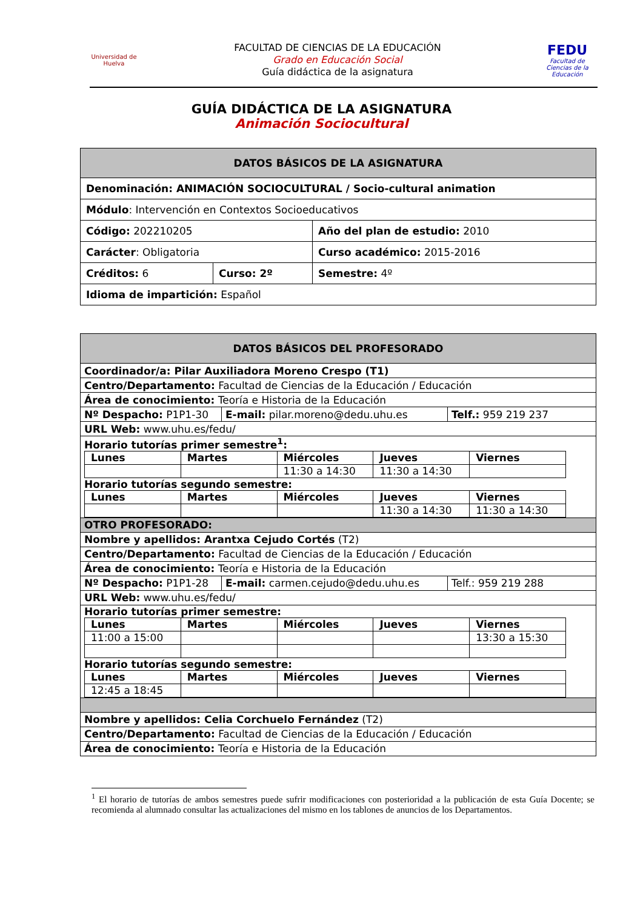Universidad de Huelva
FACULTAD DE CIENCIAS DE LA EDUCACIÓN
Grado en Educación Social
Guía didáctica de la asignatura
FEDU
Facultad de Ciencias de la Educación
GUÍA DIDÁCTICA DE LA ASIGNATURA
Animación Sociocultural
| DATOS BÁSICOS DE LA ASIGNATURA | | |
| Denominación: ANIMACIÓN SOCIOCULTURAL / Socio-cultural animation | | |
| Módulo : Intervención en Contextos Socioeducativos | | |
| Código: 202210205 | | Año del plan de estudio: 2010 |
| Carácter : Obligatoria | | Curso académico: 2015-2016 |
| Créditos: 6 | Curso: 2º | Semestre: 4º |
| Idioma de impartición: Español | | |
| DATOS BÁSICOS DEL PROFESORADO | | |
| Coordinador/a: Pilar Auxiliadora Moreno Crespo (T1) | | |
| Centro/Departamento: Facultad de Ciencias de la Educación / Educación | | |
| Área de conocimiento: Teoría e Historia de la Educación | | |
| Nº Despacho: P1P1-30 | E-mail: pilar.moreno@dedu.uhu.es | Telf.: 959 219 237 |
| URL Web: www.uhu.es/fedu/ | | |
| Horario tutorías primer semestre<sup>1</sup>: / Lunes / Martes / Miércoles / Jueves / Viernes / / / / 11:30 a 14:30 / 11:30 a 14:30 / / Horario tutorías segundo semestre: / Lunes / Martes / Miércoles / Jueves / Viernes / / / / / 11:30 a 14:30 / 11:30 a 14:30 / | | |
| OTRO PROFESORADO: | | |
| Nombre y apellidos: Arantxa Cejudo Cortés (T2) | | |
| Centro/Departamento: Facultad de Ciencias de la Educación / Educación | | |
| Área de conocimiento: Teoría e Historia de la Educación | | |
| Nº Despacho: P1P1-28 | E-mail: carmen.cejudo@dedu.uhu.es | Telf.: 959 219 288 |
| URL Web: www.uhu.es/fedu/ | | |
| Horario tutorías primer semestre: / Lunes / Martes / Miércoles / Jueves / Viernes / / 11:00 a 15:00 / / / / 13:30 a 15:30 / Horario tutorías segundo semestre: / Lunes / Martes / Miércoles / Jueves / Viernes / / 12:45 a 18:45 / / / / / | | |
| Nombre y apellidos: Celia Corchuelo Fernández (T2) | | |
| Centro/Departamento: Facultad de Ciencias de la Educación / Educación | | |
| Área de conocimiento: Teoría e Historia de la Educación | | |
<sup>1</sup> El horario de tutorías de ambos semestres puede sufrir modificaciones con posterioridad a la publicación de esta Guía Docente; se recomienda al alumnado consultar las actualizaciones del mismo en los tablones de anuncios de los Departamentos.